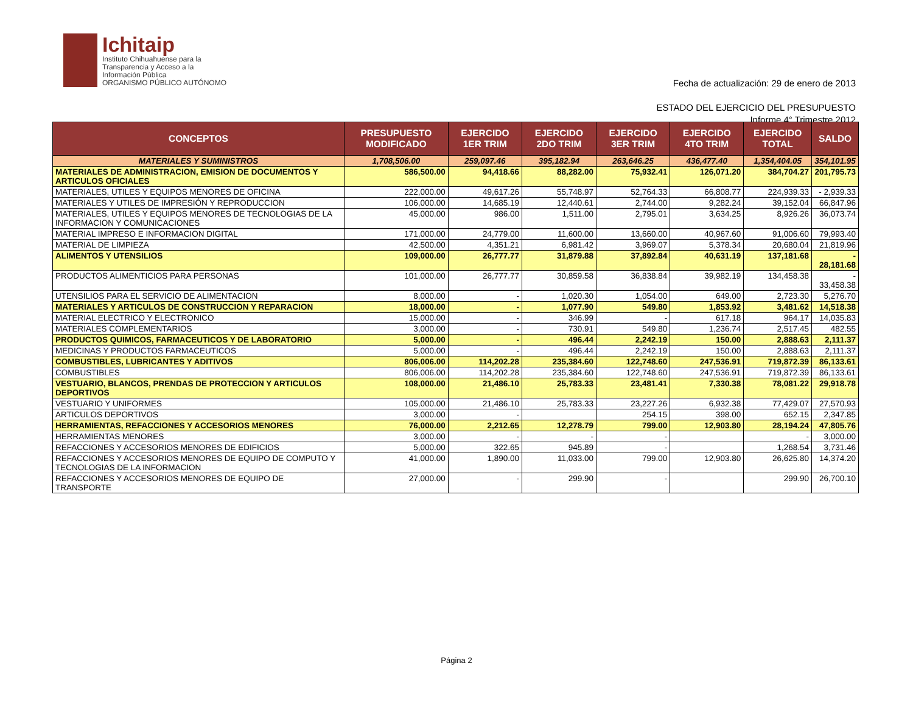Ichitaip
Instituto Chihuahuense para la
Transparencia y Acceso a la
Información Pública
ORGANISMO PÚBLICO AUTÓNOMO
Fecha de actualización: 29 de enero de 2013
ESTADO DEL EJERCICIO DEL PRESUPUESTO
Informe 4° Trimestre 2012
| CONCEPTOS | PRESUPUESTO MODIFICADO | EJERCIDO 1ER TRIM | EJERCIDO 2DO TRIM | EJERCIDO 3ER TRIM | EJERCIDO 4TO TRIM | EJERCIDO TOTAL | SALDO |
| --- | --- | --- | --- | --- | --- | --- | --- |
| MATERIALES Y SUMINISTROS | 1,708,506.00 | 259,097.46 | 395,182.94 | 263,646.25 | 436,477.40 | 1,354,404.05 | 354,101.95 |
| MATERIALES DE ADMINISTRACION, EMISION DE DOCUMENTOS Y ARTICULOS OFICIALES | 586,500.00 | 94,418.66 | 88,282.00 | 75,932.41 | 126,071.20 | 384,704.27 | 201,795.73 |
| MATERIALES, UTILES Y EQUIPOS MENORES DE OFICINA | 222,000.00 | 49,617.26 | 55,748.97 | 52,764.33 | 66,808.77 | 224,939.33 | - 2,939.33 |
| MATERIALES Y UTILES DE IMPRESIÓN Y REPRODUCCION | 106,000.00 | 14,685.19 | 12,440.61 | 2,744.00 | 9,282.24 | 39,152.04 | 66,847.96 |
| MATERIALES, UTILES Y EQUIPOS MENORES DE TECNOLOGIAS DE LA INFORMACION Y COMUNICACIONES | 45,000.00 | 986.00 | 1,511.00 | 2,795.01 | 3,634.25 | 8,926.26 | 36,073.74 |
| MATERIAL IMPRESO E INFORMACION DIGITAL | 171,000.00 | 24,779.00 | 11,600.00 | 13,660.00 | 40,967.60 | 91,006.60 | 79,993.40 |
| MATERIAL DE LIMPIEZA | 42,500.00 | 4,351.21 | 6,981.42 | 3,969.07 | 5,378.34 | 20,680.04 | 21,819.96 |
| ALIMENTOS Y UTENSILIOS | 109,000.00 | 26,777.77 | 31,879.88 | 37,892.84 | 40,631.19 | 137,181.68 | - 28,181.68 |
| PRODUCTOS ALIMENTICIOS PARA PERSONAS | 101,000.00 | 26,777.77 | 30,859.58 | 36,838.84 | 39,982.19 | 134,458.38 | - 33,458.38 |
| UTENSILIOS PARA EL SERVICIO DE ALIMENTACION | 8,000.00 | - | 1,020.30 | 1,054.00 | 649.00 | 2,723.30 | 5,276.70 |
| MATERIALES Y ARTICULOS DE CONSTRUCCION Y REPARACION | 18,000.00 | - | 1,077.90 | 549.80 | 1,853.92 | 3,481.62 | 14,518.38 |
| MATERIAL ELECTRICO Y ELECTRONICO | 15,000.00 | - | 346.99 | - | 617.18 | 964.17 | 14,035.83 |
| MATERIALES COMPLEMENTARIOS | 3,000.00 | - | 730.91 | 549.80 | 1,236.74 | 2,517.45 | 482.55 |
| PRODUCTOS QUIMICOS, FARMACEUTICOS Y DE LABORATORIO | 5,000.00 | - | 496.44 | 2,242.19 | 150.00 | 2,888.63 | 2,111.37 |
| MEDICINAS Y PRODUCTOS FARMACEUTICOS | 5,000.00 | - | 496.44 | 2,242.19 | 150.00 | 2,888.63 | 2,111.37 |
| COMBUSTIBLES, LUBRICANTES Y ADITIVOS | 806,006.00 | 114,202.28 | 235,384.60 | 122,748.60 | 247,536.91 | 719,872.39 | 86,133.61 |
| COMBUSTIBLES | 806,006.00 | 114,202.28 | 235,384.60 | 122,748.60 | 247,536.91 | 719,872.39 | 86,133.61 |
| VESTUARIO, BLANCOS, PRENDAS DE PROTECCION Y ARTICULOS DEPORTIVOS | 108,000.00 | 21,486.10 | 25,783.33 | 23,481.41 | 7,330.38 | 78,081.22 | 29,918.78 |
| VESTUARIO Y UNIFORMES | 105,000.00 | 21,486.10 | 25,783.33 | 23,227.26 | 6,932.38 | 77,429.07 | 27,570.93 |
| ARTICULOS DEPORTIVOS | 3,000.00 | - | | 254.15 | 398.00 | 652.15 | 2,347.85 |
| HERRAMIENTAS, REFACCIONES Y ACCESORIOS MENORES | 76,000.00 | 2,212.65 | 12,278.79 | 799.00 | 12,903.80 | 28,194.24 | 47,805.76 |
| HERRAMIENTAS MENORES | 3,000.00 | - | - | - | | - | 3,000.00 |
| REFACCIONES Y ACCESORIOS MENORES DE EDIFICIOS | 5,000.00 | 322.65 | 945.89 | - | | 1,268.54 | 3,731.46 |
| REFACCIONES Y ACCESORIOS MENORES DE EQUIPO DE COMPUTO Y TECNOLOGIAS DE LA INFORMACION | 41,000.00 | 1,890.00 | 11,033.00 | 799.00 | 12,903.80 | 26,625.80 | 14,374.20 |
| REFACCIONES Y ACCESORIOS MENORES DE EQUIPO DE TRANSPORTE | 27,000.00 | - | 299.90 | - | | 299.90 | 26,700.10 |
Página 2